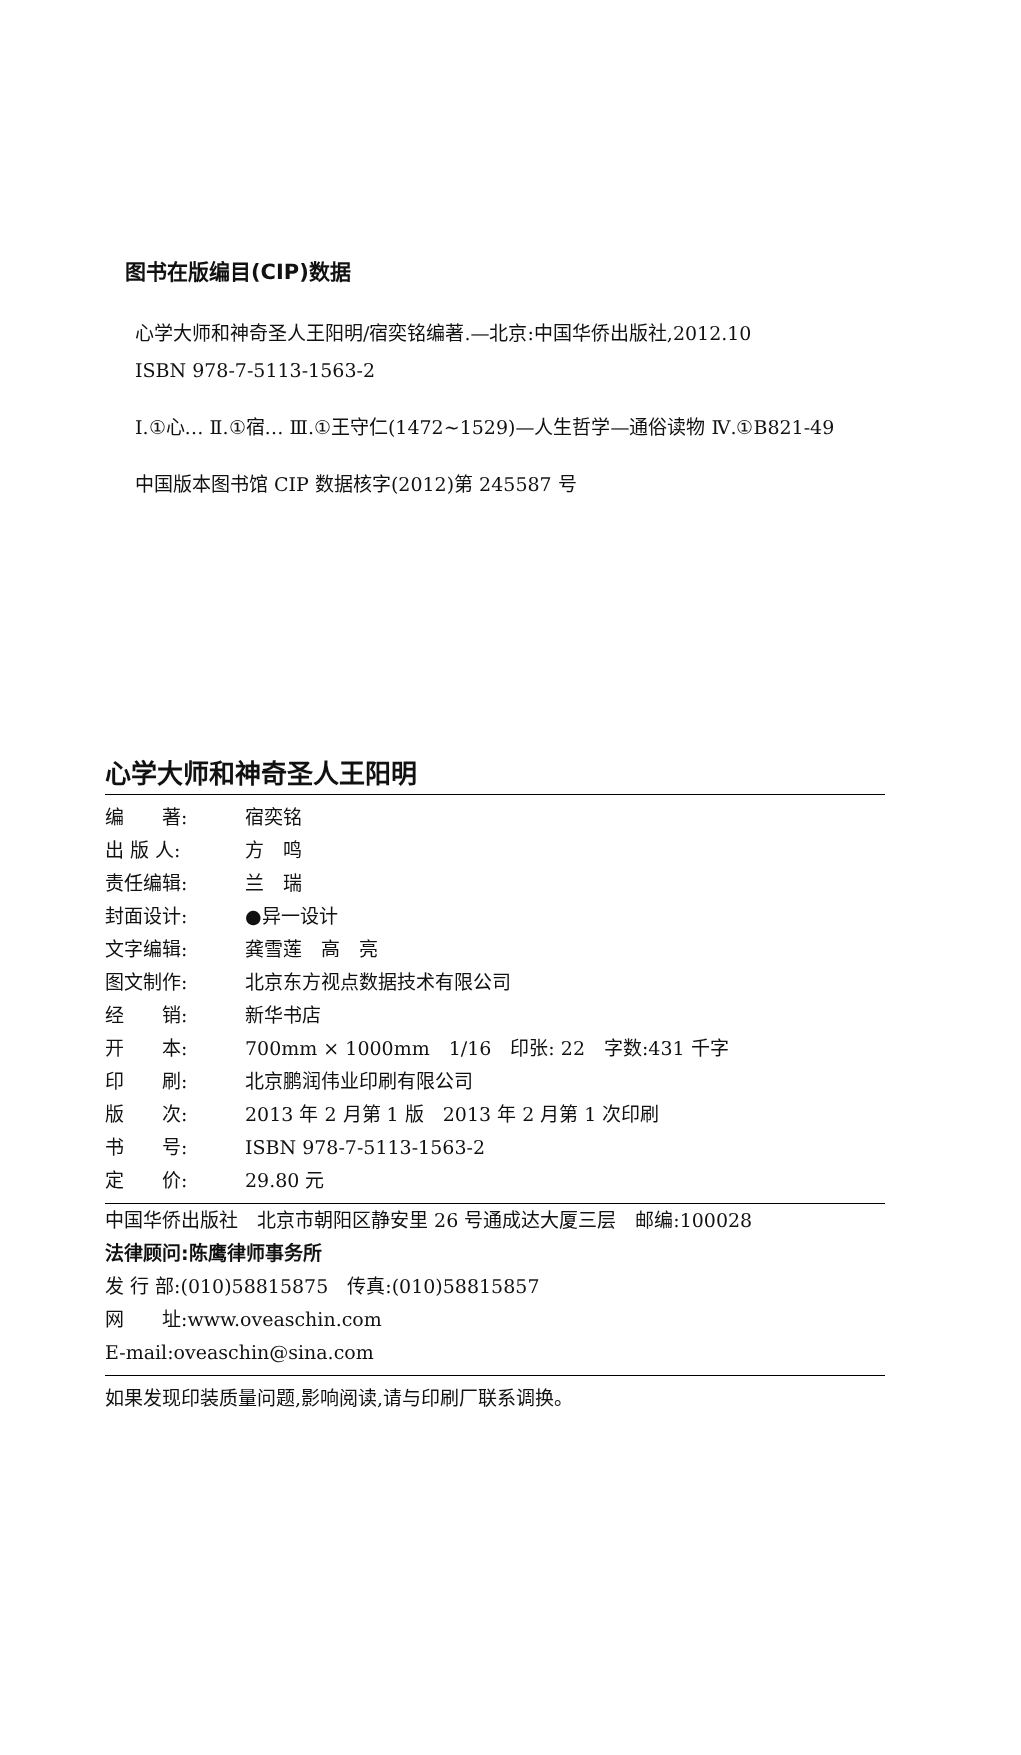图书在版编目(CIP)数据
心学大师和神奇圣人王阳明/宿奕铭编著.—北京:中国华侨出版社,2012.10
ISBN 978-7-5113-1563-2
Ⅰ.①心… Ⅱ.①宿… Ⅲ.①王守仁(1472~1529)—人生哲学—通俗读物 Ⅳ.①B821-49
中国版本图书馆 CIP 数据核字(2012)第 245587 号
心学大师和神奇圣人王阳明
编　　著: 宿奕铭
出 版 人: 方　鸣
责任编辑: 兰　瑞
封面设计: ●异一设计
文字编辑: 龚雪莲　高　亮
图文制作: 北京东方视点数据技术有限公司
经　　销: 新华书店
开　　本: 700mm × 1000mm　1/16　印张: 22　字数:431 千字
印　　刷: 北京鹏润伟业印刷有限公司
版　　次: 2013 年 2 月第 1 版　2013 年 2 月第 1 次印刷
书　　号: ISBN 978-7-5113-1563-2
定　　价: 29.80 元
中国华侨出版社　北京市朝阳区静安里 26 号通成达大厦三层　邮编:100028
法律顾问:陈鹰律师事务所
发 行 部:(010)58815875　传真:(010)58815857
网　　址:www.oveaschin.com
E-mail:oveaschin@sina.com
如果发现印装质量问题,影响阅读,请与印刷厂联系调换。